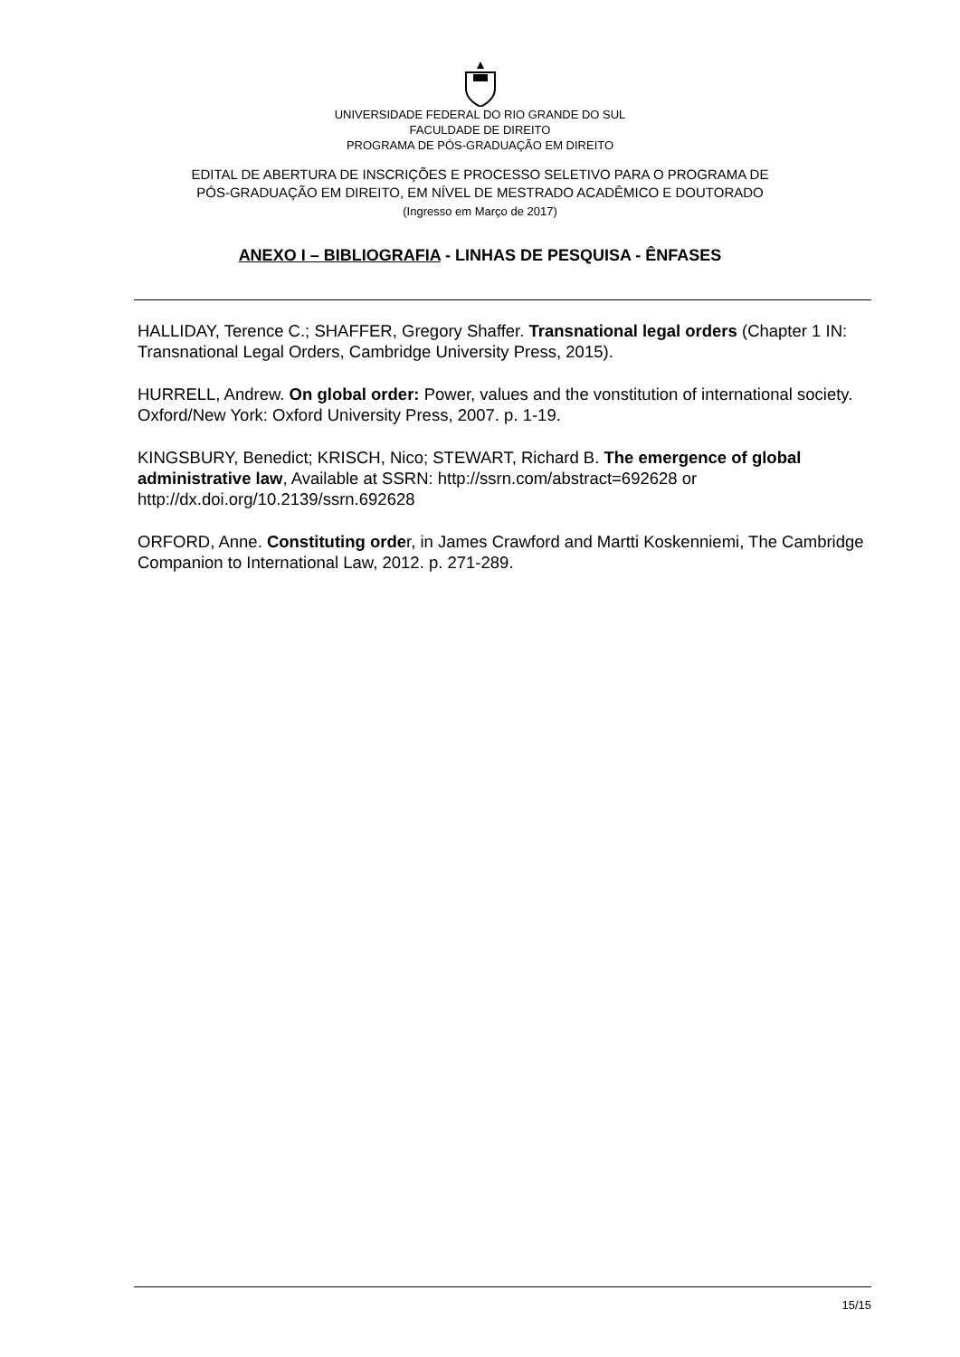UNIVERSIDADE FEDERAL DO RIO GRANDE DO SUL
FACULDADE DE DIREITO
PROGRAMA DE PÓS-GRADUAÇÃO EM DIREITO
EDITAL DE ABERTURA DE INSCRIÇÕES E PROCESSO SELETIVO PARA O PROGRAMA DE
PÓS-GRADUAÇÃO EM DIREITO, EM NÍVEL DE MESTRADO ACADÊMICO E DOUTORADO
(Ingresso em Março de 2017)
ANEXO I – BIBLIOGRAFIA - LINHAS DE PESQUISA - ÊNFASES
HALLIDAY, Terence C.; SHAFFER, Gregory Shaffer. Transnational legal orders (Chapter 1 IN: Transnational Legal Orders, Cambridge University Press, 2015).
HURRELL, Andrew. On global order: Power, values and the vonstitution of international society. Oxford/New York: Oxford University Press, 2007. p. 1-19.
KINGSBURY, Benedict; KRISCH, Nico; STEWART, Richard B. The emergence of global administrative law, Available at SSRN: http://ssrn.com/abstract=692628 or http://dx.doi.org/10.2139/ssrn.692628
ORFORD, Anne. Constituting order, in James Crawford and Martti Koskenniemi, The Cambridge Companion to International Law, 2012. p. 271-289.
15/15